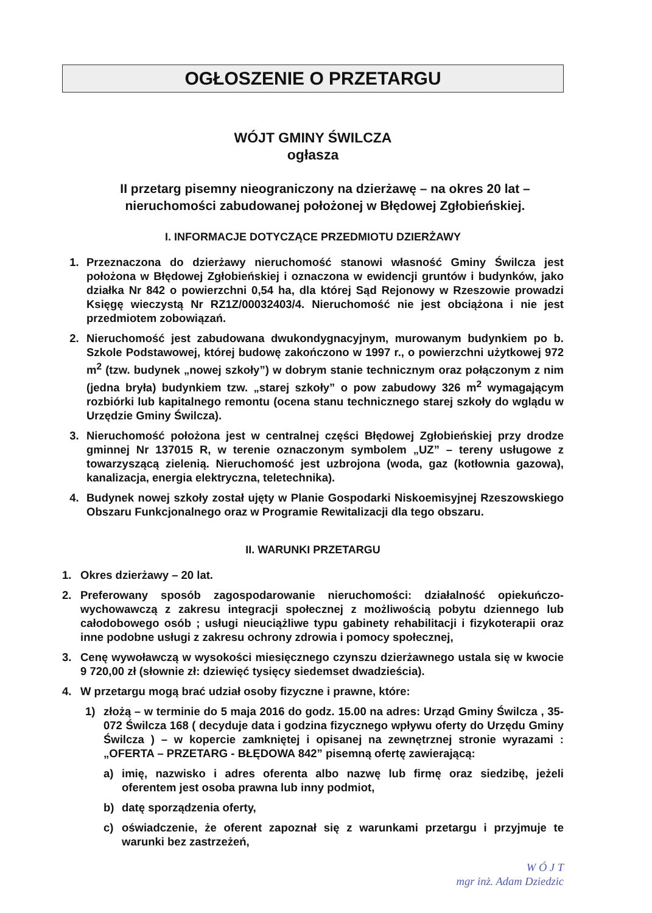OGŁOSZENIE O PRZETARGU
WÓJT GMINY ŚWILCZA
ogłasza
II przetarg pisemny nieograniczony na dzierżawę – na okres 20 lat – nieruchomości zabudowanej położonej w Błędowej Zgłobieńskiej.
I. INFORMACJE DOTYCZĄCE PRZEDMIOTU DZIERŻAWY
1. Przeznaczona do dzierżawy nieruchomość stanowi własność Gminy Świlcza jest położona w Błędowej Zgłobieńskiej i oznaczona w ewidencji gruntów i budynków, jako działka Nr 842 o powierzchni 0,54 ha, dla której Sąd Rejonowy w Rzeszowie prowadzi Księgę wieczystą Nr RZ1Z/00032403/4. Nieruchomość nie jest obciążona i nie jest przedmiotem zobowiązań.
2. Nieruchomość jest zabudowana dwukondygnacyjnym, murowanym budynkiem po b. Szkole Podstawowej, której budowę zakończono w 1997 r., o powierzchni użytkowej 972 m<sup>2</sup> (tzw. budynek „nowej szkoły”) w dobrym stanie technicznym oraz połączonym z nim (jedna bryła) budynkiem tzw. „starej szkoły” o pow zabudowy 326 m<sup>2</sup> wymagającym rozbiórki lub kapitalnego remontu (ocena stanu technicznego starej szkoły do wglądu w Urzędzie Gminy Świlcza).
3. Nieruchomość położona jest w centralnej części Błędowej Zgłobieńskiej przy drodze gminnej Nr 137015 R, w terenie oznaczonym symbolem „UZ” – tereny usługowe z towarzyszącą zielenią. Nieruchomość jest uzbrojona (woda, gaz (kotłownia gazowa), kanalizacja, energia elektryczna, teletechnika).
4. Budynek nowej szkoły został ujęty w Planie Gospodarki Niskoemisyjnej Rzeszowskiego Obszaru Funkcjonalnego oraz w Programie Rewitalizacji dla tego obszaru.
II. WARUNKI PRZETARGU
1. Okres dzierżawy – 20 lat.
2. Preferowany sposób zagospodarowanie nieruchomości: działalność opiekuńczo-wychowawczą z zakresu integracji społecznej z możliwością pobytu dziennego lub całodobowego osób ; usługi nieuciążliwe typu gabinety rehabilitacji i fizykoterapii oraz inne podobne usługi z zakresu ochrony zdrowia i pomocy społecznej,
3. Cenę wywoławczą w wysokości miesięcznego czynszu dzierżawnego ustala się w kwocie 9 720,00 zł (słownie zł: dziewięć tysięcy siedemset dwadzieścia).
4. W przetargu mogą brać udział osoby fizyczne i prawne, które:
1) złożą – w terminie do 5 maja 2016 do godz. 15.00 na adres: Urząd Gminy Świlcza , 35-072 Świlcza 168 ( decyduje data i godzina fizycznego wpływu oferty do Urzędu Gminy Świlcza ) – w kopercie zamkniętej i opisanej na zewnętrznej stronie wyrazami : „OFERTA – PRZETARG - BŁĘDOWA 842” pisemną ofertę zawierającą:
a) imię, nazwisko i adres oferenta albo nazwę lub firmę oraz siedzibę, jeżeli oferentem jest osoba prawna lub inny podmiot,
b) datę sporządzenia oferty,
c) oświadczenie, że oferent zapoznał się z warunkami przetargu i przyjmuje te warunki bez zastrzeżeń,
W Ó J T
mgr inż. Adam Dziedzic